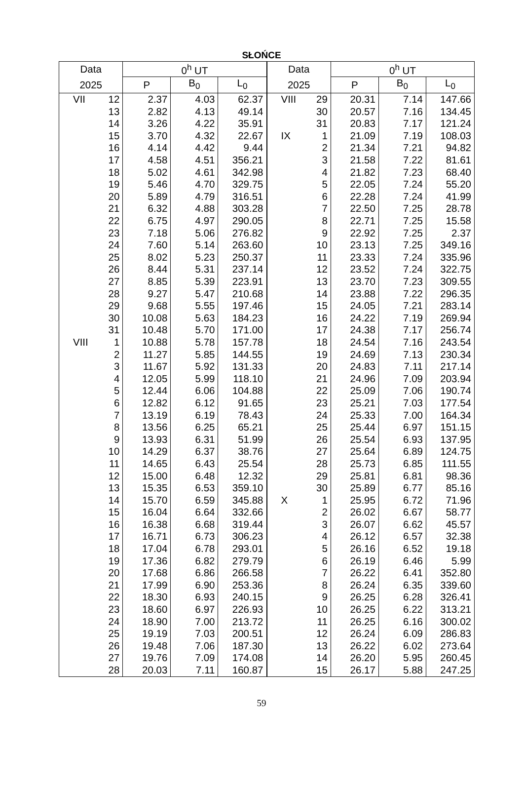SŁOŃCE
| Data | | 0<sup>h</sup> UT | | |
| --- | --- | --- | --- | --- |
| 2025 | | P | B<sub>0</sub> | L<sub>0</sub> |
| VII | 12 | 2.37 | 4.03 | 62.37 |
| | 13 | 2.82 | 4.13 | 49.14 |
| | 14 | 3.26 | 4.22 | 35.91 |
| | 15 | 3.70 | 4.32 | 22.67 |
| | 16 | 4.14 | 4.42 | 9.44 |
| | 17 | 4.58 | 4.51 | 356.21 |
| | 18 | 5.02 | 4.61 | 342.98 |
| | 19 | 5.46 | 4.70 | 329.75 |
| | 20 | 5.89 | 4.79 | 316.51 |
| | 21 | 6.32 | 4.88 | 303.28 |
| | 22 | 6.75 | 4.97 | 290.05 |
| | 23 | 7.18 | 5.06 | 276.82 |
| | 24 | 7.60 | 5.14 | 263.60 |
| | 25 | 8.02 | 5.23 | 250.37 |
| | 26 | 8.44 | 5.31 | 237.14 |
| | 27 | 8.85 | 5.39 | 223.91 |
| | 28 | 9.27 | 5.47 | 210.68 |
| | 29 | 9.68 | 5.55 | 197.46 |
| | 30 | 10.08 | 5.63 | 184.23 |
| | 31 | 10.48 | 5.70 | 171.00 |
| VIII | 1 | 10.88 | 5.78 | 157.78 |
| | 2 | 11.27 | 5.85 | 144.55 |
| | 3 | 11.67 | 5.92 | 131.33 |
| | 4 | 12.05 | 5.99 | 118.10 |
| | 5 | 12.44 | 6.06 | 104.88 |
| | 6 | 12.82 | 6.12 | 91.65 |
| | 7 | 13.19 | 6.19 | 78.43 |
| | 8 | 13.56 | 6.25 | 65.21 |
| | 9 | 13.93 | 6.31 | 51.99 |
| | 10 | 14.29 | 6.37 | 38.76 |
| | 11 | 14.65 | 6.43 | 25.54 |
| | 12 | 15.00 | 6.48 | 12.32 |
| | 13 | 15.35 | 6.53 | 359.10 |
| | 14 | 15.70 | 6.59 | 345.88 |
| | 15 | 16.04 | 6.64 | 332.66 |
| | 16 | 16.38 | 6.68 | 319.44 |
| | 17 | 16.71 | 6.73 | 306.23 |
| | 18 | 17.04 | 6.78 | 293.01 |
| | 19 | 17.36 | 6.82 | 279.79 |
| | 20 | 17.68 | 6.86 | 266.58 |
| | 21 | 17.99 | 6.90 | 253.36 |
| | 22 | 18.30 | 6.93 | 240.15 |
| | 23 | 18.60 | 6.97 | 226.93 |
| | 24 | 18.90 | 7.00 | 213.72 |
| | 25 | 19.19 | 7.03 | 200.51 |
| | 26 | 19.48 | 7.06 | 187.30 |
| | 27 | 19.76 | 7.09 | 174.08 |
| | 28 | 20.03 | 7.11 | 160.87 |
| Data | | 0<sup>h</sup> UT | | |
| --- | --- | --- | --- | --- |
| 2025 | | P | B<sub>0</sub> | L<sub>0</sub> |
| VIII | 29 | 20.31 | 7.14 | 147.66 |
| | 30 | 20.57 | 7.16 | 134.45 |
| | 31 | 20.83 | 7.17 | 121.24 |
| IX | 1 | 21.09 | 7.19 | 108.03 |
| | 2 | 21.34 | 7.21 | 94.82 |
| | 3 | 21.58 | 7.22 | 81.61 |
| | 4 | 21.82 | 7.23 | 68.40 |
| | 5 | 22.05 | 7.24 | 55.20 |
| | 6 | 22.28 | 7.24 | 41.99 |
| | 7 | 22.50 | 7.25 | 28.78 |
| | 8 | 22.71 | 7.25 | 15.58 |
| | 9 | 22.92 | 7.25 | 2.37 |
| | 10 | 23.13 | 7.25 | 349.16 |
| | 11 | 23.33 | 7.24 | 335.96 |
| | 12 | 23.52 | 7.24 | 322.75 |
| | 13 | 23.70 | 7.23 | 309.55 |
| | 14 | 23.88 | 7.22 | 296.35 |
| | 15 | 24.05 | 7.21 | 283.14 |
| | 16 | 24.22 | 7.19 | 269.94 |
| | 17 | 24.38 | 7.17 | 256.74 |
| | 18 | 24.54 | 7.16 | 243.54 |
| | 19 | 24.69 | 7.13 | 230.34 |
| | 20 | 24.83 | 7.11 | 217.14 |
| | 21 | 24.96 | 7.09 | 203.94 |
| | 22 | 25.09 | 7.06 | 190.74 |
| | 23 | 25.21 | 7.03 | 177.54 |
| | 24 | 25.33 | 7.00 | 164.34 |
| | 25 | 25.44 | 6.97 | 151.15 |
| | 26 | 25.54 | 6.93 | 137.95 |
| | 27 | 25.64 | 6.89 | 124.75 |
| | 28 | 25.73 | 6.85 | 111.55 |
| | 29 | 25.81 | 6.81 | 98.36 |
| | 30 | 25.89 | 6.77 | 85.16 |
| X | 1 | 25.95 | 6.72 | 71.96 |
| | 2 | 26.02 | 6.67 | 58.77 |
| | 3 | 26.07 | 6.62 | 45.57 |
| | 4 | 26.12 | 6.57 | 32.38 |
| | 5 | 26.16 | 6.52 | 19.18 |
| | 6 | 26.19 | 6.46 | 5.99 |
| | 7 | 26.22 | 6.41 | 352.80 |
| | 8 | 26.24 | 6.35 | 339.60 |
| | 9 | 26.25 | 6.28 | 326.41 |
| | 10 | 26.25 | 6.22 | 313.21 |
| | 11 | 26.25 | 6.16 | 300.02 |
| | 12 | 26.24 | 6.09 | 286.83 |
| | 13 | 26.22 | 6.02 | 273.64 |
| | 14 | 26.20 | 5.95 | 260.45 |
| | 15 | 26.17 | 5.88 | 247.25 |
59